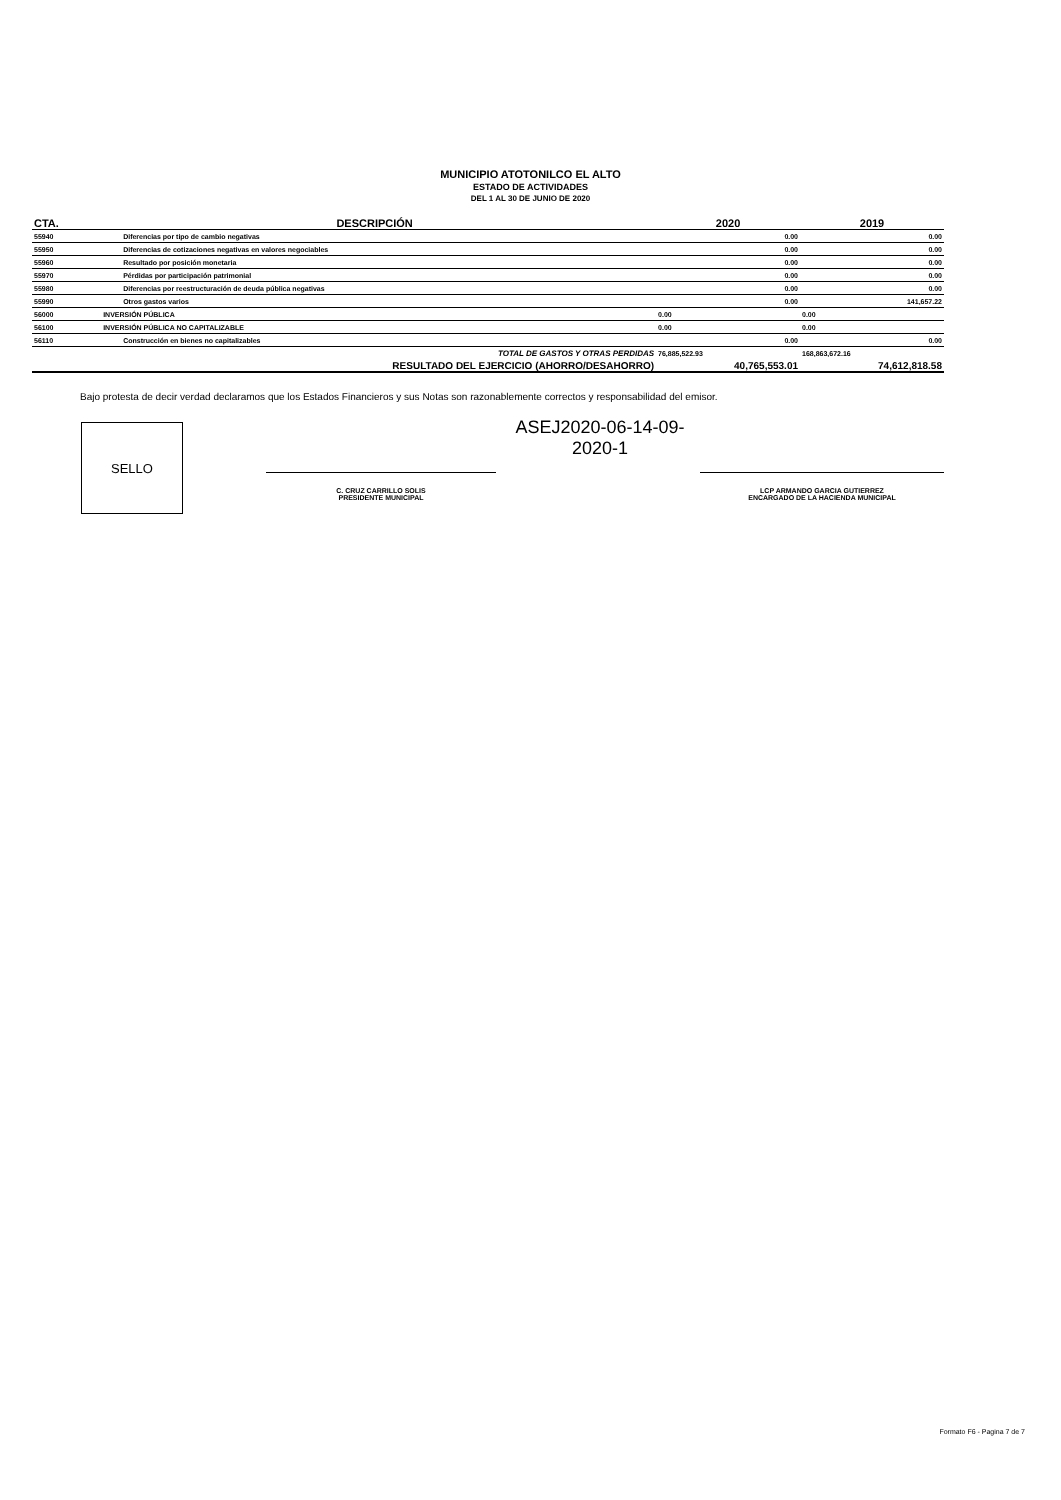MUNICIPIO ATOTONILCO EL ALTO
ESTADO DE ACTIVIDADES
DEL 1 AL 30 DE JUNIO DE 2020
| CTA. | DESCRIPCIÓN | 2020 | 2019 |
| --- | --- | --- | --- |
| 55940 | Diferencias por tipo de cambio negativas | 0.00 | 0.00 |
| 55950 | Diferencias de cotizaciones negativas en valores negociables | 0.00 | 0.00 |
| 55960 | Resultado por posición monetaria | 0.00 | 0.00 |
| 55970 | Pérdidas por participación patrimonial | 0.00 | 0.00 |
| 55980 | Diferencias por reestructuración de deuda pública negativas | 0.00 | 0.00 |
| 55990 | Otros gastos varios | 0.00 | 141,657.22 |
| 56000 | INVERSIÓN PÚBLICA | 0.00 | 0.00 |
| 56100 | INVERSIÓN PÚBLICA NO CAPITALIZABLE | 0.00 | 0.00 |
| 56110 | Construcción en bienes no capitalizables | 0.00 | 0.00 |
| | TOTAL DE GASTOS Y OTRAS PERDIDAS | 76,885,522.93 | 168,863,672.16 |
| | RESULTADO DEL EJERCICIO (AHORRO/DESAHORRO) | 40,765,553.01 | 74,612,818.58 |
Bajo protesta de decir verdad declaramos que los Estados Financieros y sus Notas son razonablemente correctos y responsabilidad del emisor.
SELLO
C. CRUZ CARRILLO SOLIS
PRESIDENTE MUNICIPAL
ASEJ2020-06-14-09-
2020-1
LCP ARMANDO GARCIA GUTIERREZ
ENCARGADO DE LA HACIENDA MUNICIPAL
Formato F6 - Pagina 7 de 7